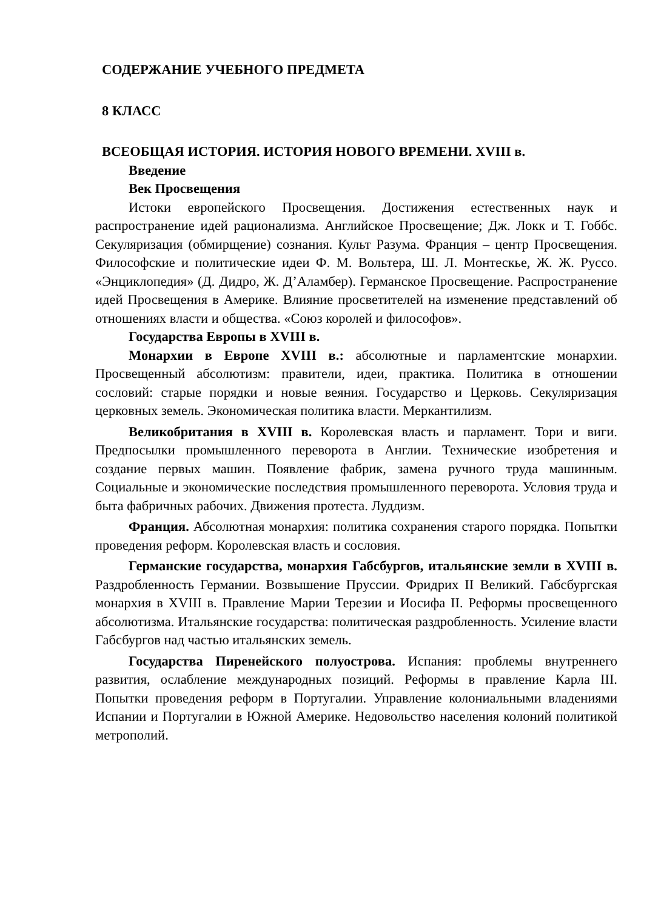СОДЕРЖАНИЕ УЧЕБНОГО ПРЕДМЕТА
8 КЛАСС
ВСЕОБЩАЯ ИСТОРИЯ. ИСТОРИЯ НОВОГО ВРЕМЕНИ. XVIII в.
Введение
Век Просвещения
Истоки европейского Просвещения. Достижения естественных наук и распространение идей рационализма. Английское Просвещение; Дж. Локк и Т. Гоббс. Секуляризация (обмирщение) сознания. Культ Разума. Франция – центр Просвещения. Философские и политические идеи Ф. М. Вольтера, Ш. Л. Монтескье, Ж. Ж. Руссо. «Энциклопедия» (Д. Дидро, Ж. Д’Аламбер). Германское Просвещение. Распространение идей Просвещения в Америке. Влияние просветителей на изменение представлений об отношениях власти и общества. «Союз королей и философов».
Государства Европы в XVIII в.
Монархии в Европе XVIII в.: абсолютные и парламентские монархии. Просвещенный абсолютизм: правители, идеи, практика. Политика в отношении сословий: старые порядки и новые веяния. Государство и Церковь. Секуляризация церковных земель. Экономическая политика власти. Меркантилизм.
Великобритания в XVIII в. Королевская власть и парламент. Тори и виги. Предпосылки промышленного переворота в Англии. Технические изобретения и создание первых машин. Появление фабрик, замена ручного труда машинным. Социальные и экономические последствия промышленного переворота. Условия труда и быта фабричных рабочих. Движения протеста. Луддизм.
Франция. Абсолютная монархия: политика сохранения старого порядка. Попытки проведения реформ. Королевская власть и сословия.
Германские государства, монархия Габсбургов, итальянские земли в XVIII в. Раздробленность Германии. Возвышение Пруссии. Фридрих II Великий. Габсбургская монархия в XVIII в. Правление Марии Терезии и Иосифа II. Реформы просвещенного абсолютизма. Итальянские государства: политическая раздробленность. Усиление власти Габсбургов над частью итальянских земель.
Государства Пиренейского полуострова. Испания: проблемы внутреннего развития, ослабление международных позиций. Реформы в правление Карла III. Попытки проведения реформ в Португалии. Управление колониальными владениями Испании и Португалии в Южной Америке. Недовольство населения колоний политикой метрополий.